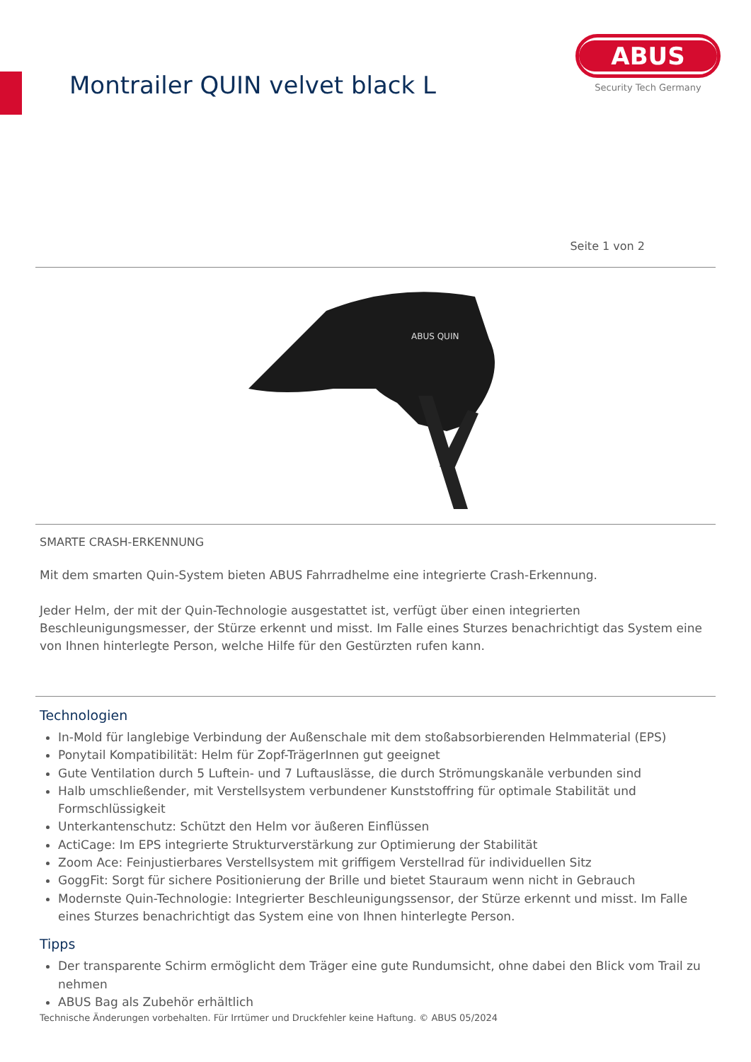Montrailer QUIN velvet black L
ABUS
Security Tech Germany
Seite 1 von 2
ABUS QUIN
SMARTE CRASH-ERKENNUNG
Mit dem smarten Quin-System bieten ABUS Fahrradhelme eine integrierte Crash-Erkennung.
Jeder Helm, der mit der Quin-Technologie ausgestattet ist, verfügt über einen integrierten Beschleunigungsmesser, der Stürze erkennt und misst. Im Falle eines Sturzes benachrichtigt das System eine von Ihnen hinterlegte Person, welche Hilfe für den Gestürzten rufen kann.
Technologien
In-Mold für langlebige Verbindung der Außenschale mit dem stoßabsorbierenden Helmmaterial (EPS)
Ponytail Kompatibilität: Helm für Zopf-TrägerInnen gut geeignet
Gute Ventilation durch 5 Luftein- und 7 Luftauslässe, die durch Strömungskanäle verbunden sind
Halb umschließender, mit Verstellsystem verbundener Kunststoffring für optimale Stabilität und Formschlüssigkeit
Unterkantenschutz: Schützt den Helm vor äußeren Einflüssen
ActiCage: Im EPS integrierte Strukturverstärkung zur Optimierung der Stabilität
Zoom Ace: Feinjustierbares Verstellsystem mit griffigem Verstellrad für individuellen Sitz
GoggFit: Sorgt für sichere Positionierung der Brille und bietet Stauraum wenn nicht in Gebrauch
Modernste Quin-Technologie: Integrierter Beschleunigungssensor, der Stürze erkennt und misst. Im Falle eines Sturzes benachrichtigt das System eine von Ihnen hinterlegte Person.
Tipps
Der transparente Schirm ermöglicht dem Träger eine gute Rundumsicht, ohne dabei den Blick vom Trail zu nehmen
ABUS Bag als Zubehör erhältlich
Technische Änderungen vorbehalten. Für Irrtümer und Druckfehler keine Haftung. © ABUS 05/2024